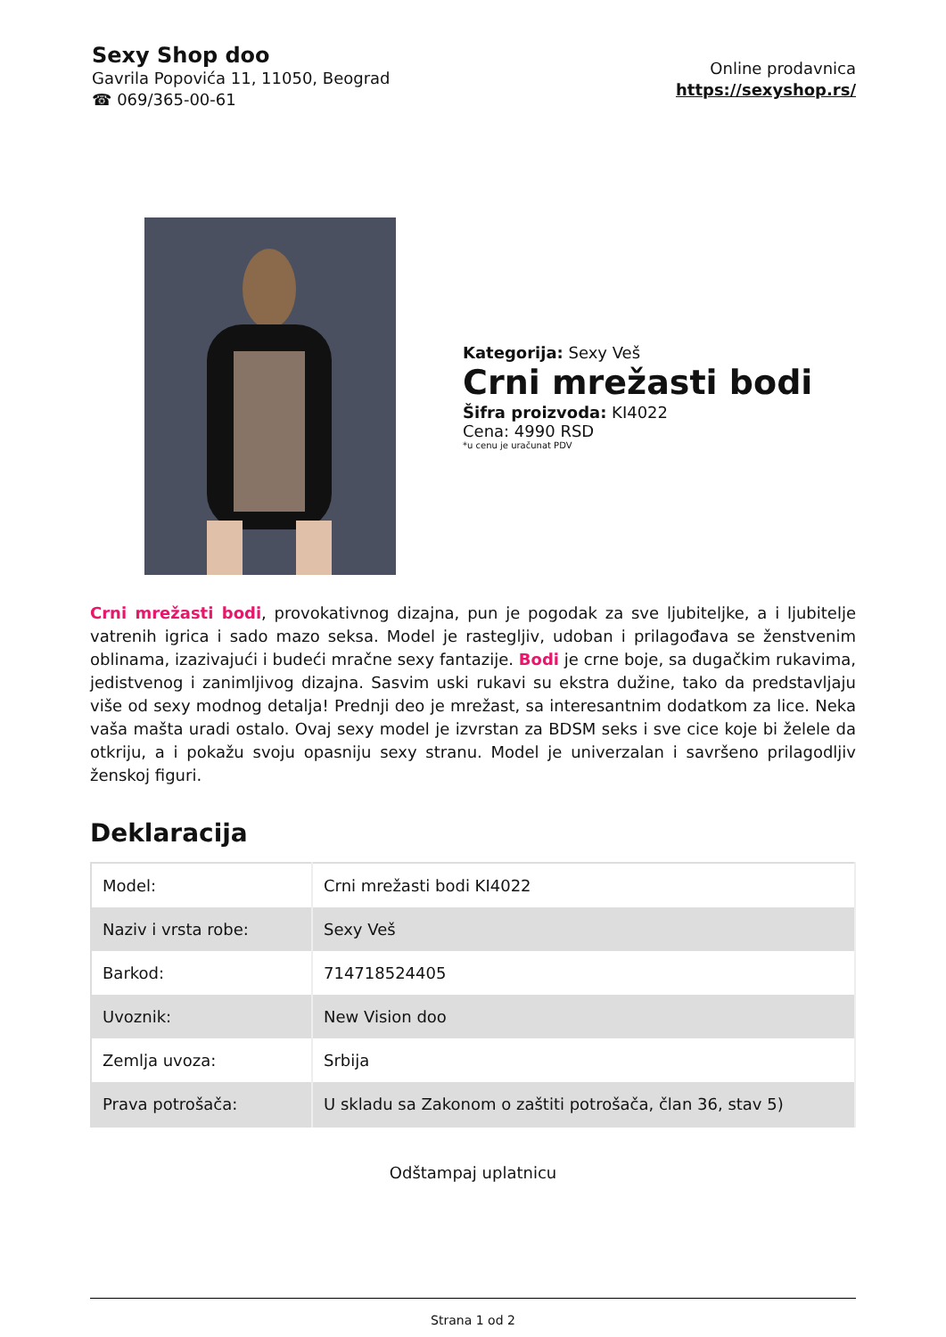Sexy Shop doo
Gavrila Popovića 11, 11050, Beograd
☎ 069/365-00-61
Online prodavnica
https://sexyshop.rs/
Kategorija: Sexy Veš
Crni mrežasti bodi
Šifra proizvoda: KI4022
Cena: 4990 RSD
*u cenu je uračunat PDV
Crni mrežasti bodi, provokativnog dizajna, pun je pogodak za sve ljubiteljke, a i ljubitelje vatrenih igrica i sado mazo seksa. Model je rastegljiv, udoban i prilagođava se ženstvenim oblinama, izazivajući i budeći mračne sexy fantazije. Bodi je crne boje, sa dugačkim rukavima, jedistvenog i zanimljivog dizajna. Sasvim uski rukavi su ekstra dužine, tako da predstavljaju više od sexy modnog detalja! Prednji deo je mrežast, sa interesantnim dodatkom za lice. Neka vaša mašta uradi ostalo. Ovaj sexy model je izvrstan za BDSM seks i sve cice koje bi želele da otkriju, a i pokažu svoju opasniju sexy stranu. Model je univerzalan i savršeno prilagodljiv ženskoj figuri.
Deklaracija
| Model: | Crni mrežasti bodi KI4022 |
| Naziv i vrsta robe: | Sexy Veš |
| Barkod: | 714718524405 |
| Uvoznik: | New Vision doo |
| Zemlja uvoza: | Srbija |
| Prava potrošača: | U skladu sa Zakonom o zaštiti potrošača, član 36, stav 5) |
Odštampaj uplatnicu
Strana 1 od 2